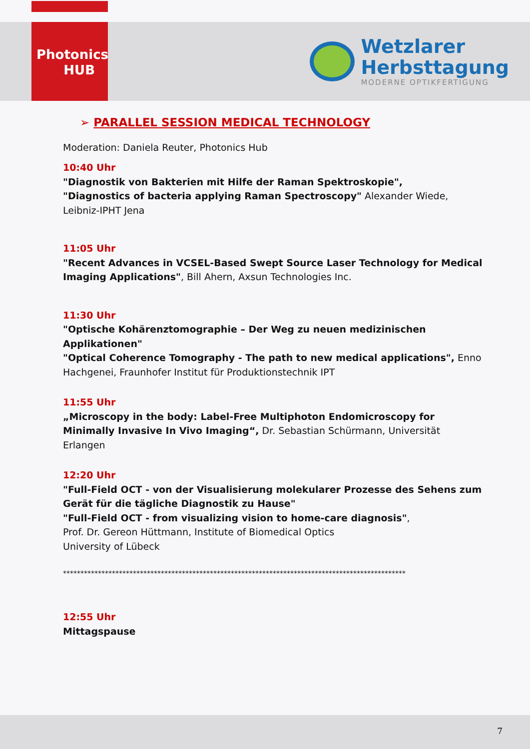Photonics
HUB
Wetzlarer
Herbsttagung
MODERNE OPTIKFERTIGUNG
➢ PARALLEL SESSION MEDICAL TECHNOLOGY
Moderation: Daniela Reuter, Photonics Hub
10:40 Uhr
"Diagnostik von Bakterien mit Hilfe der Raman Spektroskopie",
"Diagnostics of bacteria applying Raman Spectroscopy" Alexander Wiede, Leibniz-IPHT Jena
11:05 Uhr
"Recent Advances in VCSEL-Based Swept Source Laser Technology for Medical Imaging Applications", Bill Ahern, Axsun Technologies Inc.
11:30 Uhr
"Optische Kohärenztomographie – Der Weg zu neuen medizinischen Applikationen"
"Optical Coherence Tomography - The path to new medical applications", Enno Hachgenei, Fraunhofer Institut für Produktionstechnik IPT
11:55 Uhr
„Microscopy in the body: Label-Free Multiphoton Endomicroscopy for Minimally Invasive In Vivo Imaging“, Dr. Sebastian Schürmann, Universität Erlangen
12:20 Uhr
"Full-Field OCT - von der Visualisierung molekularer Prozesse des Sehens zum Gerät für die tägliche Diagnostik zu Hause"
"Full-Field OCT - from visualizing vision to home-care diagnosis",
Prof. Dr. Gereon Hüttmann, Institute of Biomedical Optics
University of Lübeck
**************************************************************************************************
12:55 Uhr
Mittagspause
7